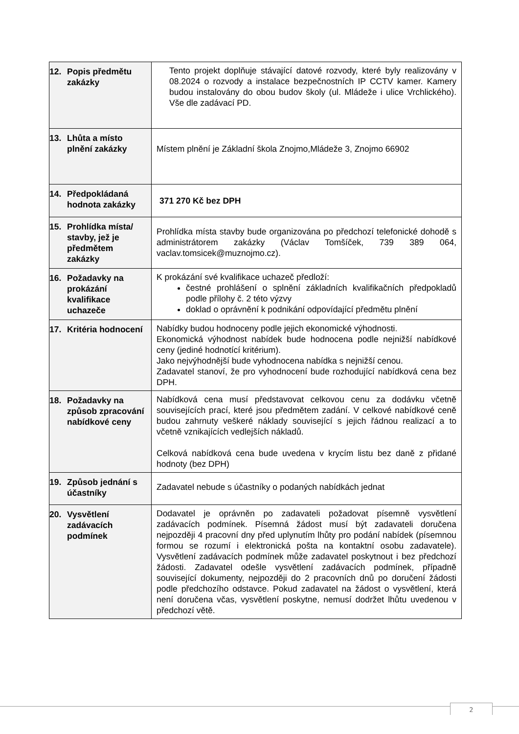| 12. Popis předmětu zakázky | Tento projekt doplňuje stávající datové rozvody, které byly realizovány v 08.2024 o rozvody a instalace bezpečnostních IP CCTV kamer. Kamery budou instalovány do obou budov školy (ul. Mládeže i ulice Vrchlického). Vše dle zadávací PD. |
| 13. Lhůta a místo plnění zakázky | Místem plnění je Základní škola Znojmo,Mládeže 3, Znojmo 66902 |
| 14. Předpokládaná hodnota zakázky | 371 270 Kč bez DPH |
| 15. Prohlídka místa/ stavby, jež je předmětem zakázky | Prohlídka místa stavby bude organizována po předchozí telefonické dohodě s administrátorem zakázky (Václav Tomšíček, 739 389 064, vaclav.tomsicek@muznojmo.cz). |
| 16. Požadavky na prokázání kvalifikace uchazeče | K prokázání své kvalifikace uchazeč předloží: čestné prohlášení o splnění základních kvalifikačních předpokladů podle přílohy č. 2 této výzvy doklad o oprávnění k podnikání odpovídající předmětu plnění |
| 17. Kritéria hodnocení | Nabídky budou hodnoceny podle jejich ekonomické výhodnosti. Ekonomická výhodnost nabídek bude hodnocena podle nejnižší nabídkové ceny (jediné hodnotící kritérium). Jako nejvýhodnější bude vyhodnocena nabídka s nejnižší cenou. Zadavatel stanoví, že pro vyhodnocení bude rozhodující nabídková cena bez DPH. |
| 18. Požadavky na způsob zpracování nabídkové ceny | Nabídková cena musí představovat celkovou cenu za dodávku včetně souvisejících prací, které jsou předmětem zadání. V celkové nabídkové ceně budou zahrnuty veškeré náklady související s jejich řádnou realizací a to včetně vznikajících vedlejších nákladů. Celková nabídková cena bude uvedena v krycím listu bez daně z přidané hodnoty (bez DPH) |
| 19. Způsob jednání s účastníky | Zadavatel nebude s účastníky o podaných nabídkách jednat |
| 20. Vysvětlení zadávacích podmínek | Dodavatel je oprávněn po zadavateli požadovat písemně vysvětlení zadávacích podmínek. Písemná žádost musí být zadavateli doručena nejpozději 4 pracovní dny před uplynutím lhůty pro podání nabídek (písemnou formou se rozumí i elektronická pošta na kontaktní osobu zadavatele). Vysvětlení zadávacích podmínek může zadavatel poskytnout i bez předchozí žádosti. Zadavatel odešle vysvětlení zadávacích podmínek, případně související dokumenty, nejpozději do 2 pracovních dnů po doručení žádosti podle předchozího odstavce. Pokud zadavatel na žádost o vysvětlení, která není doručena včas, vysvětlení poskytne, nemusí dodržet lhůtu uvedenou v předchozí větě. |
2